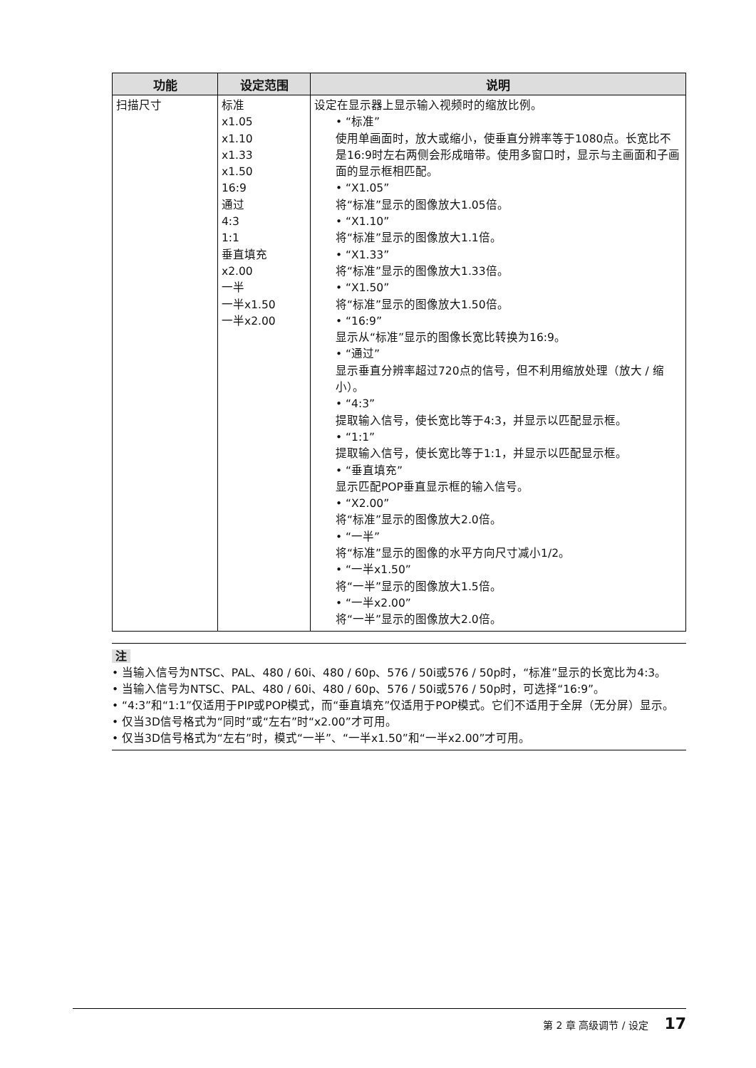| 功能 | 设定范围 | 说明 |
| --- | --- | --- |
| 扫描尺寸 | 标准 x1.05 x1.10 x1.33 x1.50 16:9 通过 4:3 1:1 垂直填充 x2.00 一半 一半x1.50 一半x2.00 | 设定在显示器上显示输入视频时的缩放比例。 • “标准” 使用单画面时，放大或缩小，使垂直分辨率等于1080点。长宽比不是16:9时左右两侧会形成暗带。使用多窗口时，显示与主画面和子画面的显示框相匹配。 • “X1.05” 将“标准”显示的图像放大1.05倍。 • “X1.10” 将“标准”显示的图像放大1.1倍。 • “X1.33” 将“标准”显示的图像放大1.33倍。 • “X1.50” 将“标准”显示的图像放大1.50倍。 • “16:9” 显示从“标准”显示的图像长宽比转换为16:9。 • “通过” 显示垂直分辨率超过720点的信号，但不利用缩放处理（放大 / 缩小）。 • “4:3” 提取输入信号，使长宽比等于4:3，并显示以匹配显示框。 • “1:1” 提取输入信号，使长宽比等于1:1，并显示以匹配显示框。 • “垂直填充” 显示匹配POP垂直显示框的输入信号。 • “X2.00” 将“标准”显示的图像放大2.0倍。 • “一半” 将“标准”显示的图像的水平方向尺寸减小1/2。 • “一半x1.50” 将“一半”显示的图像放大1.5倍。 • “一半x2.00” 将“一半”显示的图像放大2.0倍。 |
注
• 当输入信号为NTSC、PAL、480 / 60i、480 / 60p、576 / 50i或576 / 50p时，“标准”显示的长宽比为4:3。
• 当输入信号为NTSC、PAL、480 / 60i、480 / 60p、576 / 50i或576 / 50p时，可选择“16:9”。
• “4:3”和“1:1”仅适用于PIP或POP模式，而“垂直填充”仅适用于POP模式。它们不适用于全屏（无分屏）显示。
• 仅当3D信号格式为“同时”或“左右”时“x2.00”才可用。
• 仅当3D信号格式为“左右”时，模式“一半”、“一半x1.50”和“一半x2.00”才可用。
第 2 章 高级调节 / 设定 17